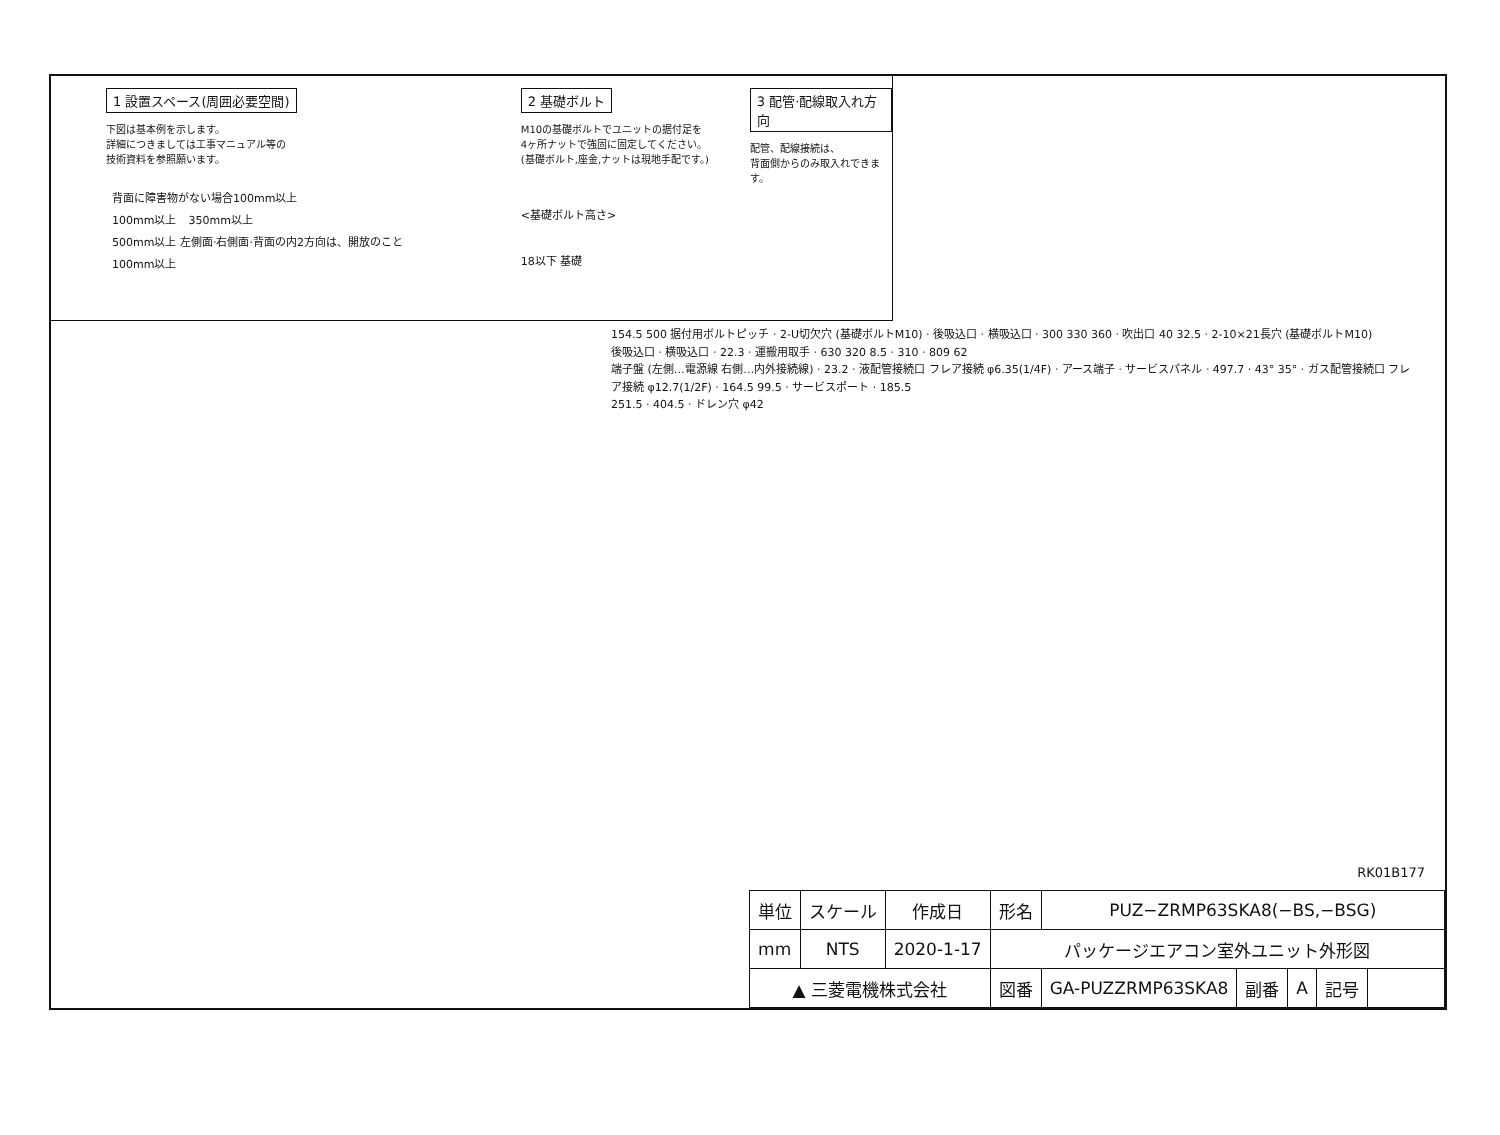1 設置スペース(周囲必要空間)
下図は基本例を示します。
詳細につきましては工事マニュアル等の
技術資料を参照願います。
背面に障害物がない場合100mm以上
100mm以上 350mm以上 500mm以上 左側面·右側面·背面の内2方向は、開放のこと 100mm以上
2 基礎ボルト
M10の基礎ボルトでユニットの据付足を
4ヶ所ナットで強固に固定してください。
(基礎ボルト,座金,ナットは現地手配です。)
<基礎ボルト高さ>
18以下 基礎
3 配管·配線取入れ方向
配管、配線接続は、
背面側からのみ取入れできます。
154.5 500 据付用ボルトピッチ · 2-U切欠穴 (基礎ボルトM10) · 後吸込口 · 横吸込口 · 300 330 360 · 吹出口 40 32.5 · 2-10×21長穴 (基礎ボルトM10)
後吸込口 · 横吸込口 · 22.3 · 運搬用取手 · 630 320 8.5 · 310 · 809 62
端子盤 (左側…電源線 右側…内外接続線) · 23.2 · 液配管接続口 フレア接続 φ6.35(1/4F) · アース端子 · サービスパネル · 497.7 · 43° 35° · ガス配管接続口 フレア接続 φ12.7(1/2F) · 164.5 99.5 · サービスポート · 185.5
251.5 · 404.5 · ドレン穴 φ42
RK01B177
| 単位 | スケール | 作成日 | 形名 | PUZ−ZRMP63SKA8(−BS,−BSG) | | | | |
| mm | NTS | 2020-1-17 | パッケージエアコン室外ユニット外形図 | | | | | |
| ▲ 三菱電機株式会社 | | | 図番 | GA-PUZZRMP63SKA8 | 副番 | A | 記号 | |